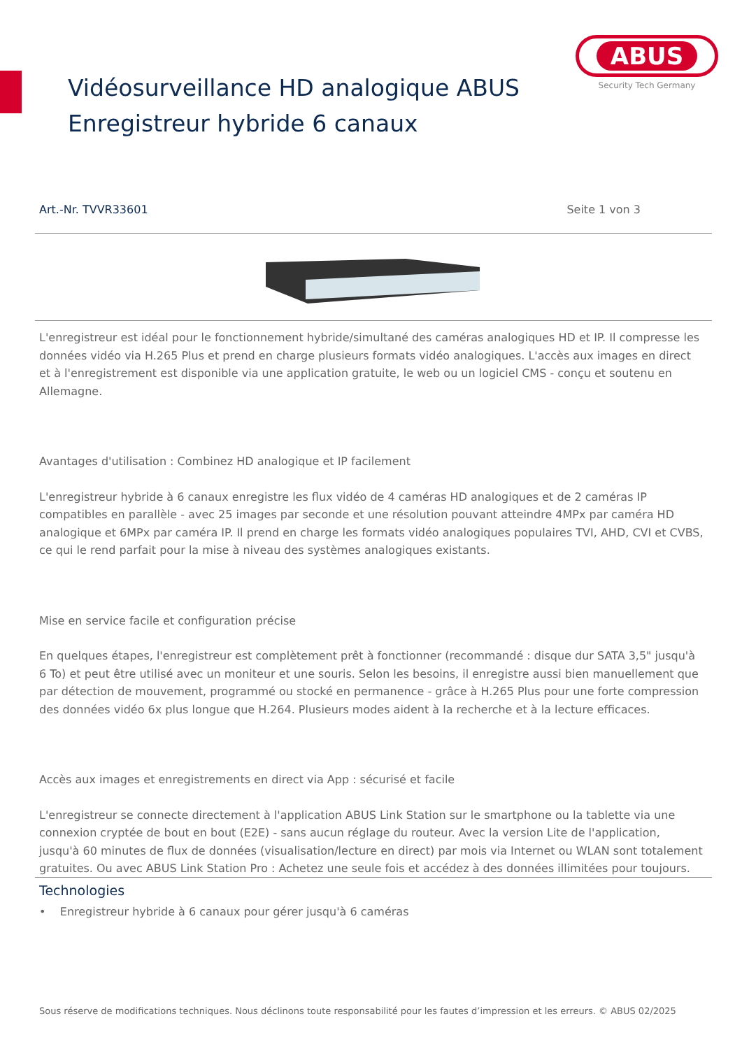ABUS
Security Tech Germany
Vidéosurveillance HD analogique ABUS
Enregistreur hybride 6 canaux
Art.-Nr. TVVR33601 Seite 1 von 3
L'enregistreur est idéal pour le fonctionnement hybride/simultané des caméras analogiques HD et IP. Il compresse les données vidéo via H.265 Plus et prend en charge plusieurs formats vidéo analogiques. L'accès aux images en direct et à l'enregistrement est disponible via une application gratuite, le web ou un logiciel CMS - conçu et soutenu en Allemagne.
Avantages d'utilisation : Combinez HD analogique et IP facilement
L'enregistreur hybride à 6 canaux enregistre les flux vidéo de 4 caméras HD analogiques et de 2 caméras IP compatibles en parallèle - avec 25 images par seconde et une résolution pouvant atteindre 4MPx par caméra HD analogique et 6MPx par caméra IP. Il prend en charge les formats vidéo analogiques populaires TVI, AHD, CVI et CVBS, ce qui le rend parfait pour la mise à niveau des systèmes analogiques existants.
Mise en service facile et configuration précise
En quelques étapes, l'enregistreur est complètement prêt à fonctionner (recommandé : disque dur SATA 3,5" jusqu'à 6 To) et peut être utilisé avec un moniteur et une souris. Selon les besoins, il enregistre aussi bien manuellement que par détection de mouvement, programmé ou stocké en permanence - grâce à H.265 Plus pour une forte compression des données vidéo 6x plus longue que H.264. Plusieurs modes aident à la recherche et à la lecture efficaces.
Accès aux images et enregistrements en direct via App : sécurisé et facile
L'enregistreur se connecte directement à l'application ABUS Link Station sur le smartphone ou la tablette via une connexion cryptée de bout en bout (E2E) - sans aucun réglage du routeur. Avec la version Lite de l'application, jusqu'à 60 minutes de flux de données (visualisation/lecture en direct) par mois via Internet ou WLAN sont totalement gratuites. Ou avec ABUS Link Station Pro : Achetez une seule fois et accédez à des données illimitées pour toujours.
Technologies
• Enregistreur hybride à 6 canaux pour gérer jusqu'à 6 caméras
Sous réserve de modifications techniques. Nous déclinons toute responsabilité pour les fautes d’impression et les erreurs. © ABUS 02/2025